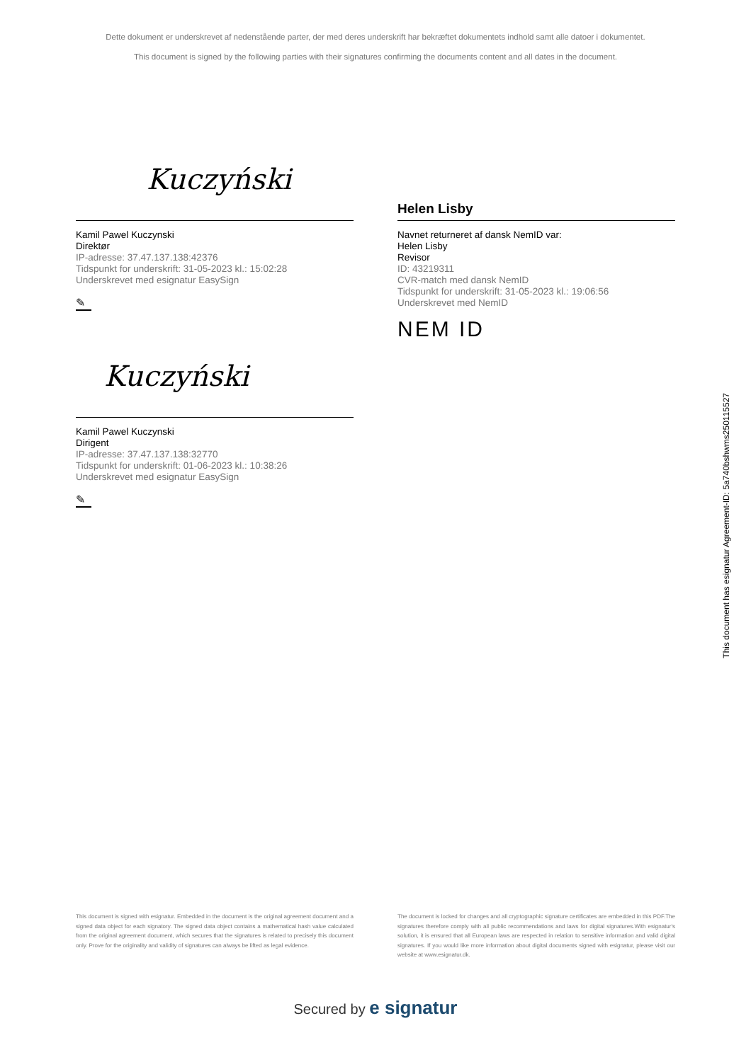Dette dokument er underskrevet af nedenstående parter, der med deres underskrift har bekræftet dokumentets indhold samt alle datoer i dokumentet.
This document is signed by the following parties with their signatures confirming the documents content and all dates in the document.
Kuczyński
Kamil Pawel Kuczynski
Direktør
IP-adresse: 37.47.137.138:42376
Tidspunkt for underskrift: 31-05-2023 kl.: 15:02:28
Underskrevet med esignatur EasySign
✎
Kuczyński
Kamil Pawel Kuczynski
Dirigent
IP-adresse: 37.47.137.138:32770
Tidspunkt for underskrift: 01-06-2023 kl.: 10:38:26
Underskrevet med esignatur EasySign
✎
Helen Lisby
Navnet returneret af dansk NemID var:
Helen Lisby
Revisor
ID: 43219311
CVR-match med dansk NemID
Tidspunkt for underskrift: 31-05-2023 kl.: 19:06:56
Underskrevet med NemID
NEM ID
This document has esignatur Agreement-ID: 5a740bshwms250115527
This document is signed with esignatur. Embedded in the document is the original agreement document and a signed data object for each signatory. The signed data object contains a mathematical hash value calculated from the original agreement document, which secures that the signatures is related to precisely this document only. Prove for the originality and validity of signatures can always be lifted as legal evidence.
The document is locked for changes and all cryptographic signature certificates are embedded in this PDF.The signatures therefore comply with all public recommendations and laws for digital signatures.With esignatur's solution, it is ensured that all European laws are respected in relation to sensitive information and valid digital signatures. If you would like more information about digital documents signed with esignatur, please visit our website at www.esignatur.dk.
Secured by e signatur